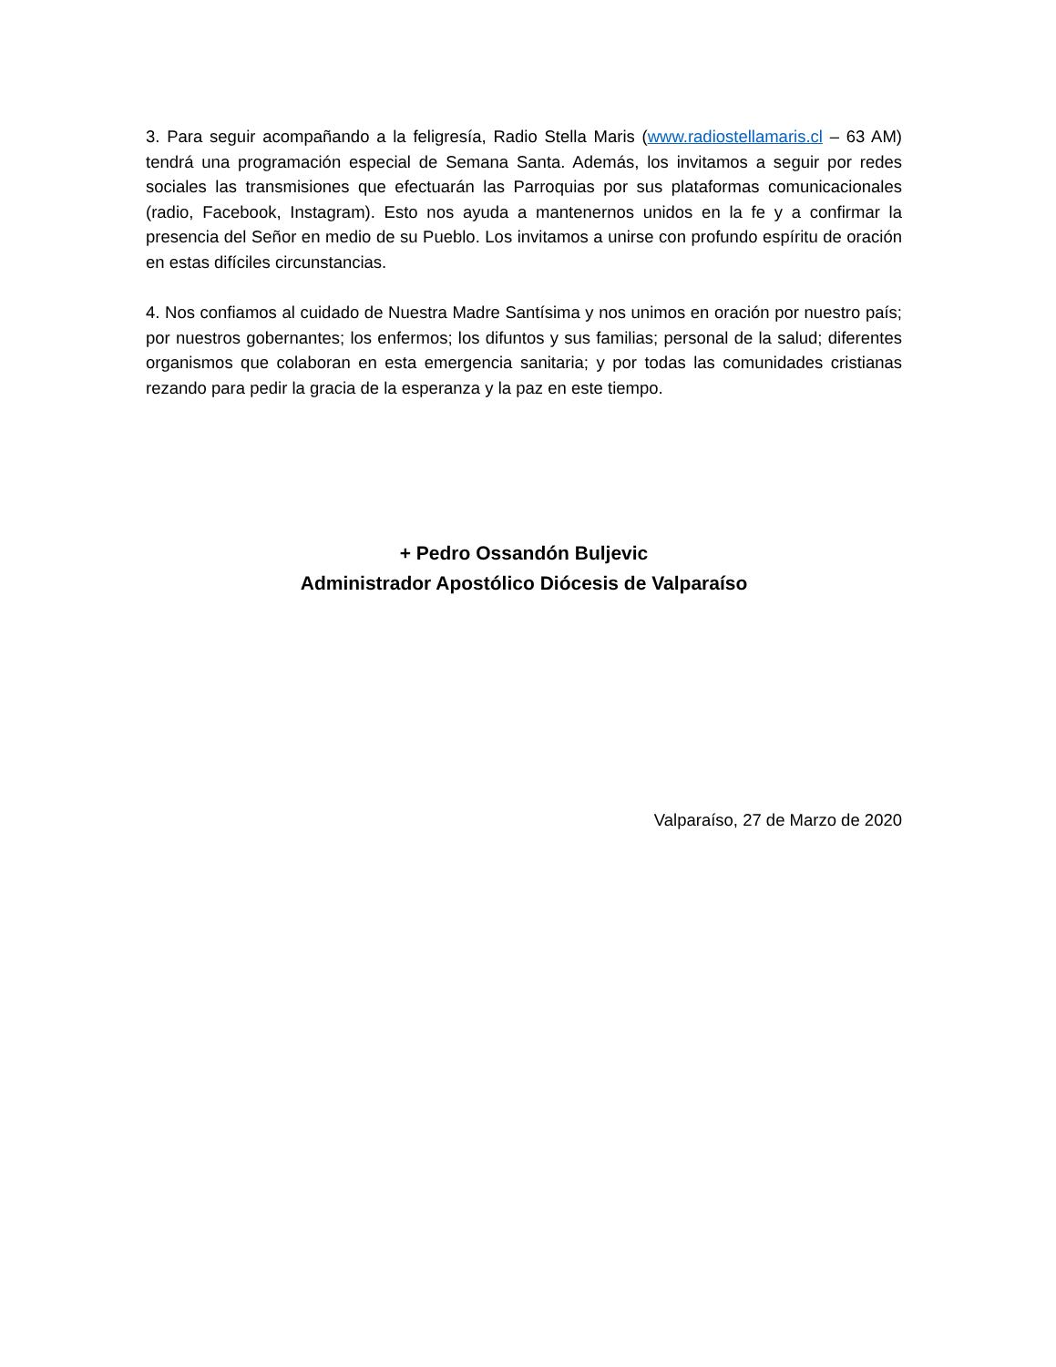3. Para seguir acompañando a la feligresía, Radio Stella Maris (www.radiostellamaris.cl – 63 AM) tendrá una programación especial de Semana Santa. Además, los invitamos a seguir por redes sociales las transmisiones que efectuarán las Parroquias por sus plataformas comunicacionales (radio, Facebook, Instagram). Esto nos ayuda a mantenernos unidos en la fe y a confirmar la presencia del Señor en medio de su Pueblo. Los invitamos a unirse con profundo espíritu de oración en estas difíciles circunstancias.
4. Nos confiamos al cuidado de Nuestra Madre Santísima y nos unimos en oración por nuestro país; por nuestros gobernantes; los enfermos; los difuntos y sus familias; personal de la salud; diferentes organismos que colaboran en esta emergencia sanitaria; y por todas las comunidades cristianas rezando para pedir la gracia de la esperanza y la paz en este tiempo.
+ Pedro Ossandón Buljevic
Administrador Apostólico Diócesis de Valparaíso
Valparaíso, 27 de Marzo de 2020